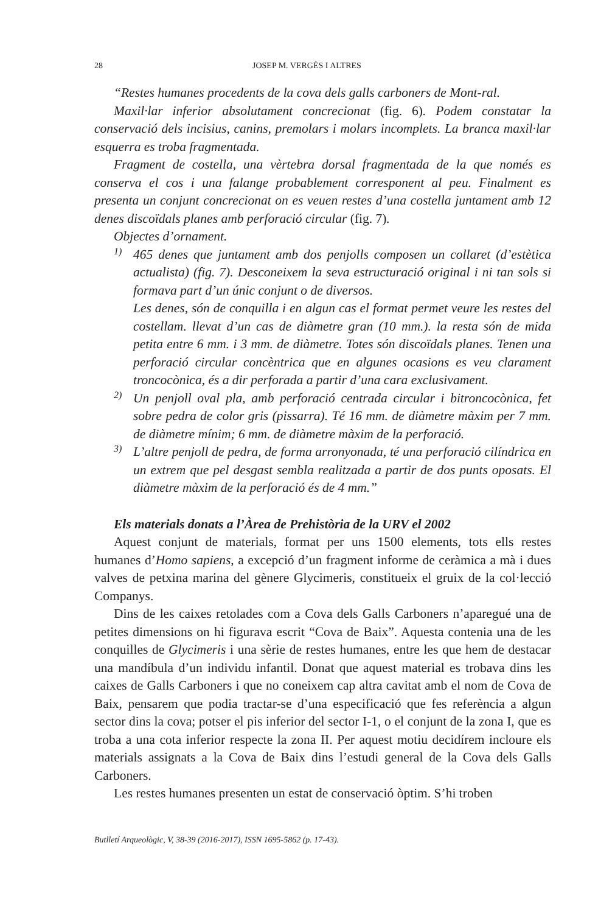28 JOSEP M. VERGÈS I ALTRES
“Restes humanes procedents de la cova dels galls carboners de Mont-ral.
Maxil·lar inferior absolutament concrecionat (fig. 6). Podem constatar la conservació dels incisius, canins, premolars i molars incomplets. La branca maxil·lar esquerra es troba fragmentada.
Fragment de costella, una vèrtebra dorsal fragmentada de la que només es conserva el cos i una falange probablement corresponent al peu. Finalment es presenta un conjunt concrecionat on es veuen restes d’una costella juntament amb 12 denes discoïdals planes amb perforació circular (fig. 7).
Objectes d’ornament.
1)
465 denes que juntament amb dos penjolls composen un collaret (d’estètica actualista) (fig. 7). Desconeixem la seva estructuració original i ni tan sols si formava part d’un únic conjunt o de diversos.
Les denes, són de conquilla i en algun cas el format permet veure les restes del costellam. llevat d’un cas de diàmetre gran (10 mm.). la resta són de mida petita entre 6 mm. i 3 mm. de diàmetre. Totes són discoïdals planes. Tenen una perforació circular concèntrica que en algunes ocasions es veu clarament troncocònica, és a dir perforada a partir d’una cara exclusivament.
2)
Un penjoll oval pla, amb perforació centrada circular i bitroncocònica, fet sobre pedra de color gris (pissarra). Té 16 mm. de diàmetre màxim per 7 mm. de diàmetre mínim; 6 mm. de diàmetre màxim de la perforació.
3)
L’altre penjoll de pedra, de forma arronyonada, té una perforació cilíndrica en un extrem que pel desgast sembla realitzada a partir de dos punts oposats. El diàmetre màxim de la perforació és de 4 mm.”
Els materials donats a l’Àrea de Prehistòria de la URV el 2002
Aquest conjunt de materials, format per uns 1500 elements, tots ells restes humanes d’Homo sapiens, a excepció d’un fragment informe de ceràmica a mà i dues valves de petxina marina del gènere Glycimeris, constitueix el gruix de la col·lecció Companys.
Dins de les caixes retolades com a Cova dels Galls Carboners n’aparegué una de petites dimensions on hi figurava escrit “Cova de Baix”. Aquesta contenia una de les conquilles de Glycimeris i una sèrie de restes humanes, entre les que hem de destacar una mandíbula d’un individu infantil. Donat que aquest material es trobava dins les caixes de Galls Carboners i que no coneixem cap altra cavitat amb el nom de Cova de Baix, pensarem que podia tractar-se d’una especificació que fes referència a algun sector dins la cova; potser el pis inferior del sector I-1, o el conjunt de la zona I, que es troba a una cota inferior respecte la zona II. Per aquest motiu decidírem incloure els materials assignats a la Cova de Baix dins l’estudi general de la Cova dels Galls Carboners.
Les restes humanes presenten un estat de conservació òptim. S’hi troben
Butlletí Arqueològic, V, 38-39 (2016-2017), ISSN 1695-5862 (p. 17-43).